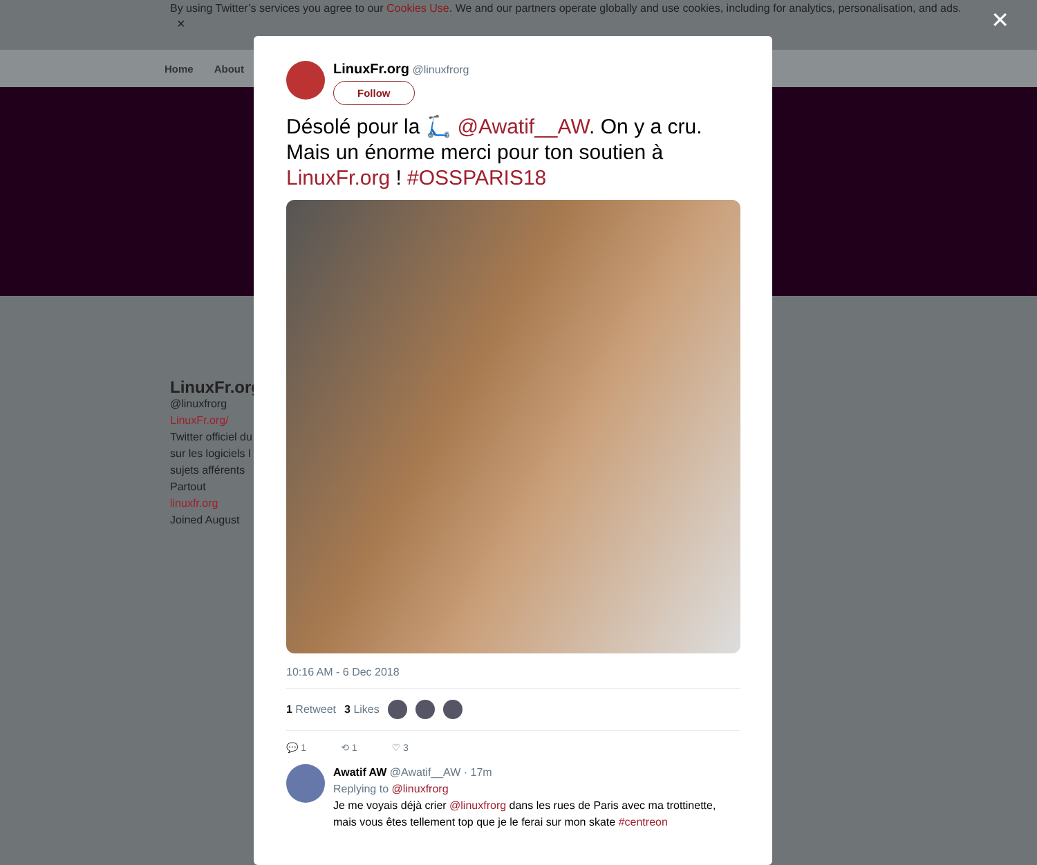By using Twitter’s services you agree to our Cookies Use. We and our partners operate globally and use cookies, including for analytics, personalisation, and ads.
✕
Home About
LinuxFr.org
@linuxfrorg
LinuxFr.org/
Twitter officiel du
sur les logiciels l
sujets afférents
Partout
linuxfr.org
Joined August
LinuxFr.org @linuxfrorg
Follow
Désolé pour la 🛴 @Awatif__AW. On y a cru. Mais un énorme merci pour ton soutien à LinuxFr.org ! #OSSPARIS18
10:16 AM - 6 Dec 2018
1 Retweet 3 Likes
💬 1 ⟲ 1 ♡ 3
Awatif AW @Awatif__AW · 17m
Replying to @linuxfrorg
Je me voyais déjà crier @linuxfrorg dans les rues de Paris avec ma trottinette, mais vous êtes tellement top que je le ferai sur mon skate #centreon
✕